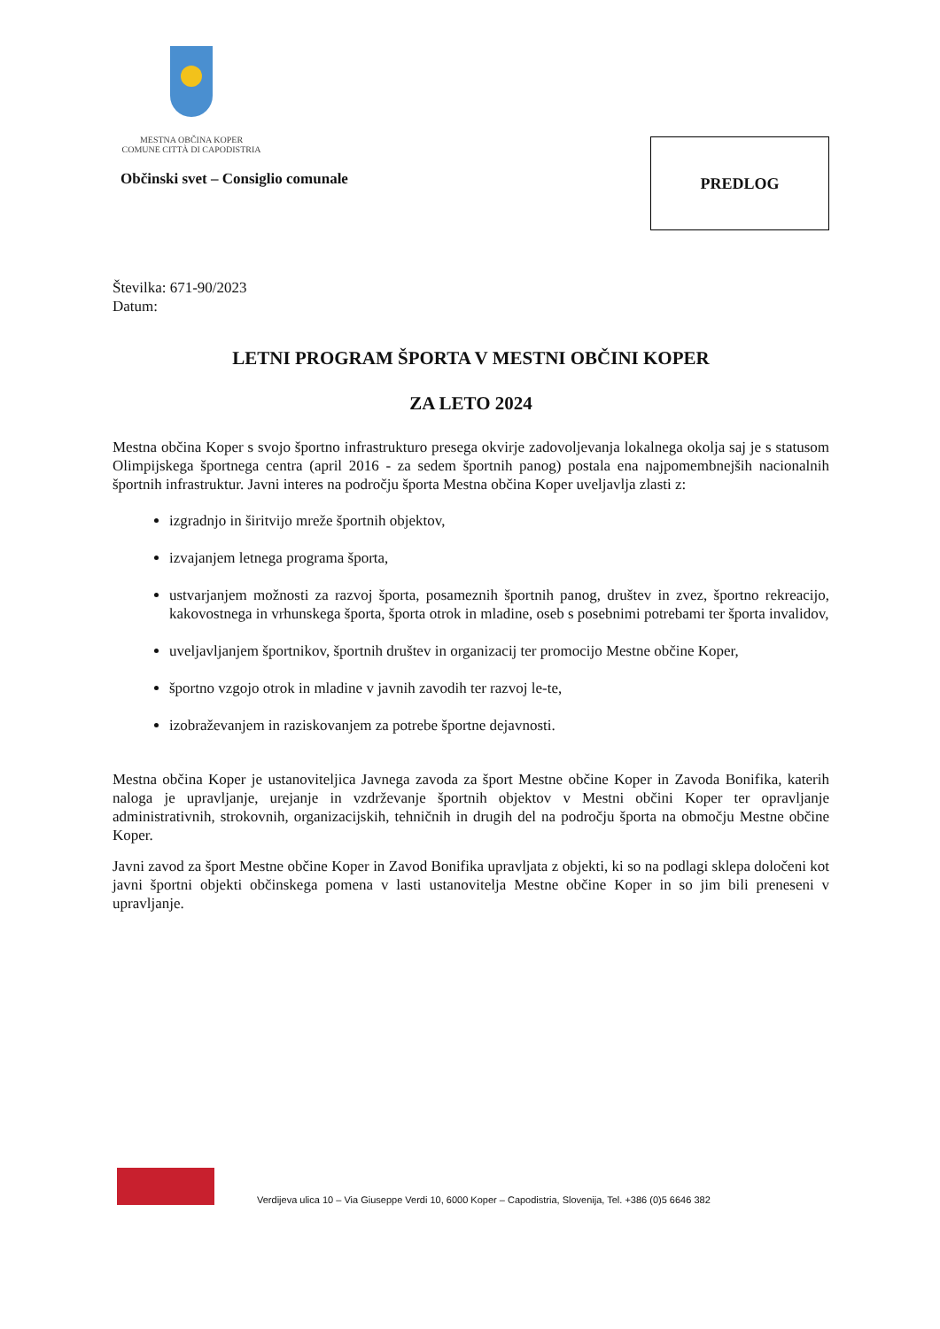MESTNA OBČINA KOPER
COMUNE CITTÀ DI CAPODISTRIA
Občinski svet – Consiglio comunale
PREDLOG
Številka: 671-90/2023
Datum:
LETNI PROGRAM ŠPORTA V MESTNI OBČINI KOPER
ZA LETO 2024
Mestna občina Koper s svojo športno infrastrukturo presega okvirje zadovoljevanja lokalnega okolja saj je s statusom Olimpijskega športnega centra (april 2016 - za sedem športnih panog) postala ena najpomembnejših nacionalnih športnih infrastruktur. Javni interes na področju športa Mestna občina Koper uveljavlja zlasti z:
izgradnjo in širitvijo mreže športnih objektov,
izvajanjem letnega programa športa,
ustvarjanjem možnosti za razvoj športa, posameznih športnih panog, društev in zvez, športno rekreacijo, kakovostnega in vrhunskega športa, športa otrok in mladine, oseb s posebnimi potrebami ter športa invalidov,
uveljavljanjem športnikov, športnih društev in organizacij ter promocijo Mestne občine Koper,
športno vzgojo otrok in mladine v javnih zavodih ter razvoj le-te,
izobraževanjem in raziskovanjem za potrebe športne dejavnosti.
Mestna občina Koper je ustanoviteljica Javnega zavoda za šport Mestne občine Koper in Zavoda Bonifika, katerih naloga je upravljanje, urejanje in vzdrževanje športnih objektov v Mestni občini Koper ter opravljanje administrativnih, strokovnih, organizacijskih, tehničnih in drugih del na področju športa na območju Mestne občine Koper.
Javni zavod za šport Mestne občine Koper in Zavod Bonifika upravljata z objekti, ki so na podlagi sklepa določeni kot javni športni objekti občinskega pomena v lasti ustanovitelja Mestne občine Koper in so jim bili preneseni v upravljanje.
Verdijeva ulica 10 – Via Giuseppe Verdi 10, 6000 Koper – Capodistria, Slovenija, Tel. +386 (0)5 6646 382